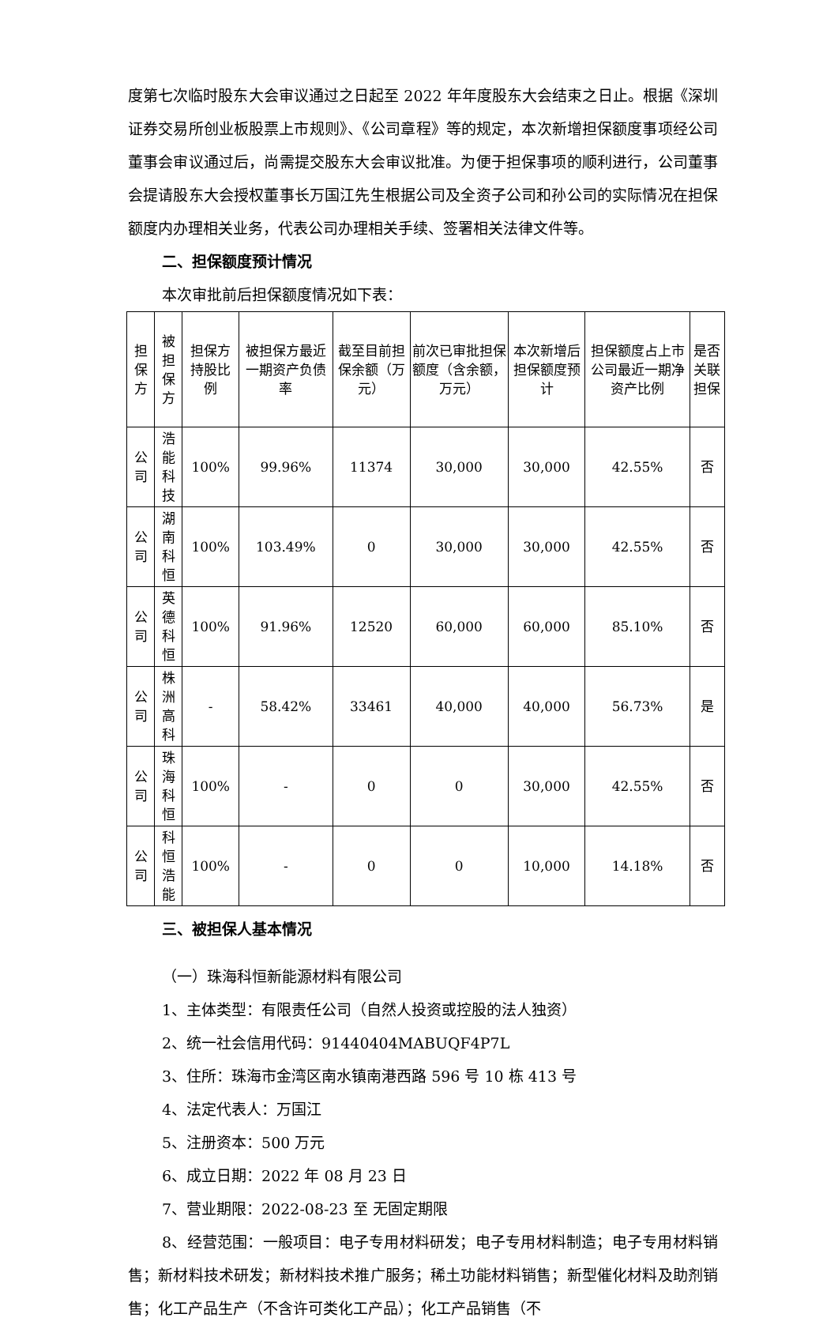度第七次临时股东大会审议通过之日起至 2022 年年度股东大会结束之日止。根据《深圳证券交易所创业板股票上市规则》、《公司章程》等的规定，本次新增担保额度事项经公司董事会审议通过后，尚需提交股东大会审议批准。为便于担保事项的顺利进行，公司董事会提请股东大会授权董事长万国江先生根据公司及全资子公司和孙公司的实际情况在担保额度内办理相关业务，代表公司办理相关手续、签署相关法律文件等。
二、担保额度预计情况
本次审批前后担保额度情况如下表：
| 担保方 | 被担保方 | 担保方持股比例 | 被担保方最近一期资产负债率 | 截至目前担保余额（万元） | 前次已审批担保额度（含余额，万元） | 本次新增后担保额度预计 | 担保额度占上市公司最近一期净资产比例 | 是否关联担保 |
| 公司 | 浩能科技 | 100% | 99.96% | 11374 | 30,000 | 30,000 | 42.55% | 否 |
| 公司 | 湖南科恒 | 100% | 103.49% | 0 | 30,000 | 30,000 | 42.55% | 否 |
| 公司 | 英德科恒 | 100% | 91.96% | 12520 | 60,000 | 60,000 | 85.10% | 否 |
| 公司 | 株洲高科 | - | 58.42% | 33461 | 40,000 | 40,000 | 56.73% | 是 |
| 公司 | 珠海科恒 | 100% | - | 0 | 0 | 30,000 | 42.55% | 否 |
| 公司 | 科恒浩能 | 100% | - | 0 | 0 | 10,000 | 14.18% | 否 |
三、被担保人基本情况
（一）珠海科恒新能源材料有限公司
1、主体类型：有限责任公司（自然人投资或控股的法人独资）
2、统一社会信用代码：91440404MABUQF4P7L
3、住所：珠海市金湾区南水镇南港西路 596 号 10 栋 413 号
4、法定代表人：万国江
5、注册资本：500 万元
6、成立日期：2022 年 08 月 23 日
7、营业期限：2022-08-23 至 无固定期限
8、经营范围：一般项目：电子专用材料研发；电子专用材料制造；电子专用材料销售；新材料技术研发；新材料技术推广服务；稀土功能材料销售；新型催化材料及助剂销售；化工产品生产（不含许可类化工产品）；化工产品销售（不